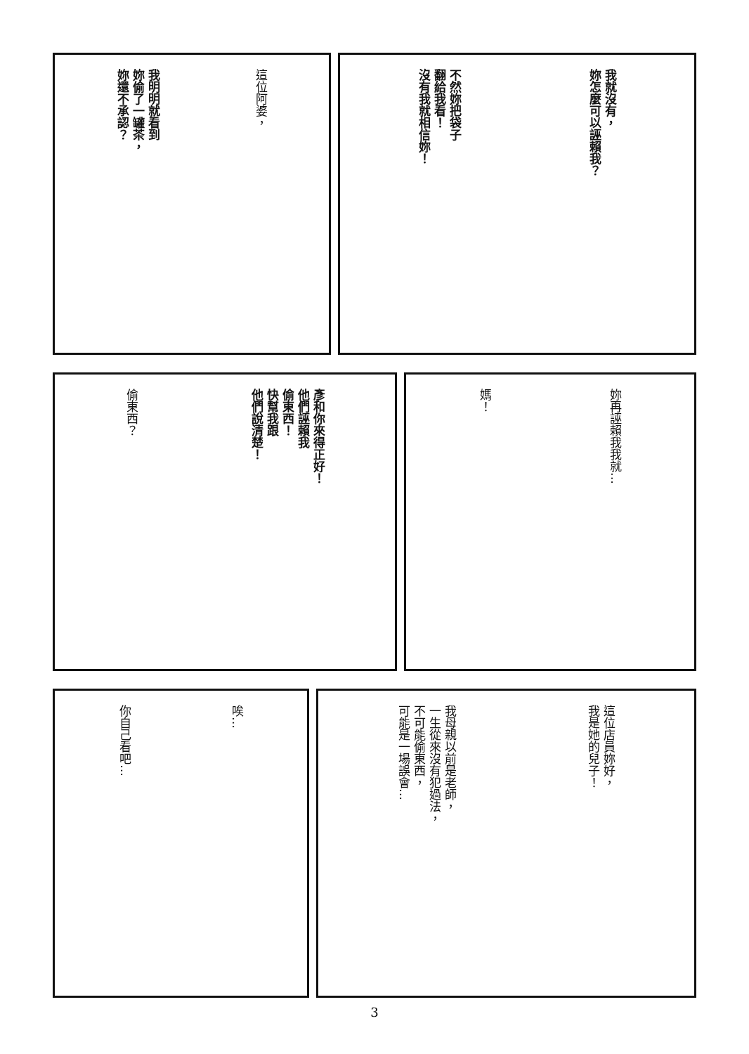我就沒有，
妳怎麼可以誣賴我？
不然妳把袋子
翻給我看！
沒有我就相信妳！
這位阿婆，
我明明就看到
妳偷了一罐茶，
妳還不承認？
妳再誣賴我我就…
媽！
彥和你來得正好！
他們誣賴我
偷東西！
快幫我跟
他們說清楚！
偷東西？
這位店員妳好，
我是她的兒子！
我母親以前是老師，
一生從來沒有犯過法，
不可能偷東西，
可能是一場誤會…
唉…
你自己看吧…
3